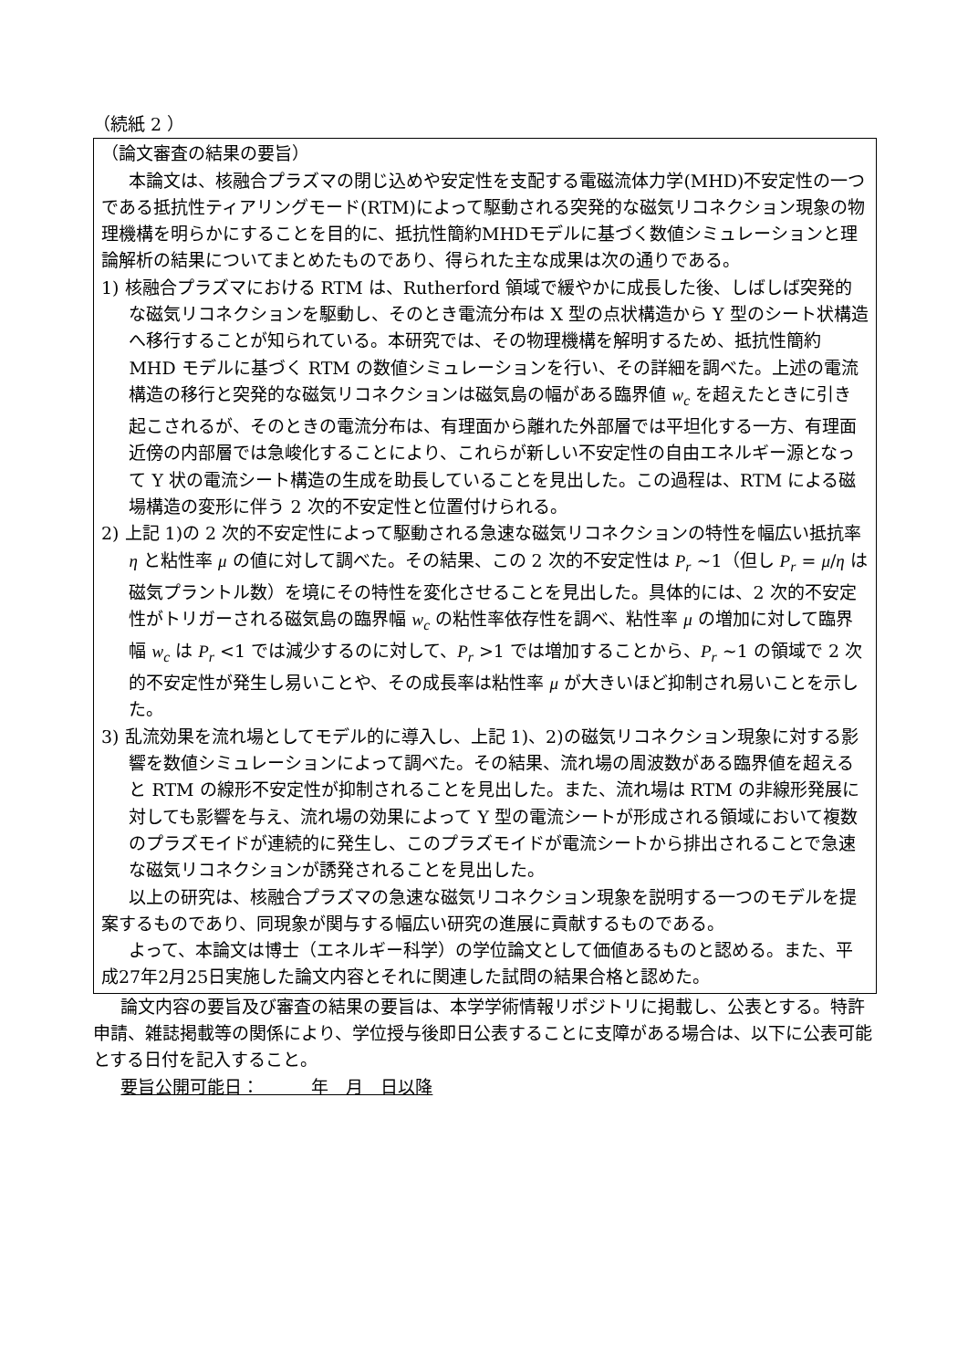（続紙 2 ）
（論文審査の結果の要旨）
本論文は、核融合プラズマの閉じ込めや安定性を支配する電磁流体力学(MHD)不安定性の一つである抵抗性ティアリングモード(RTM)によって駆動される突発的な磁気リコネクション現象の物理機構を明らかにすることを目的に、抵抗性簡約MHDモデルに基づく数値シミュレーションと理論解析の結果についてまとめたものであり、得られた主な成果は次の通りである。
1) 核融合プラズマにおける RTM は、Rutherford 領域で緩やかに成長した後、しばしば突発的な磁気リコネクションを駆動し、そのとき電流分布は X 型の点状構造から Y 型のシート状構造へ移行することが知られている。本研究では、その物理機構を解明するため、抵抗性簡約 MHD モデルに基づく RTM の数値シミュレーションを行い、その詳細を調べた。上述の電流構造の移行と突発的な磁気リコネクションは磁気島の幅がある臨界値 w<sub>c</sub> を超えたときに引き起こされるが、そのときの電流分布は、有理面から離れた外部層では平坦化する一方、有理面近傍の内部層では急峻化することにより、これらが新しい不安定性の自由エネルギー源となって Y 状の電流シート構造の生成を助長していることを見出した。この過程は、RTM による磁場構造の変形に伴う 2 次的不安定性と位置付けられる。
2) 上記 1)の 2 次的不安定性によって駆動される急速な磁気リコネクションの特性を幅広い抵抗率 η と粘性率 μ の値に対して調べた。その結果、この 2 次的不安定性は P<sub>r</sub> ~1（但し P<sub>r</sub> = μ/η は磁気プラントル数）を境にその特性を変化させることを見出した。具体的には、2 次的不安定性がトリガーされる磁気島の臨界幅 w<sub>c</sub> の粘性率依存性を調べ、粘性率 μ の増加に対して臨界幅 w<sub>c</sub> は P<sub>r</sub> <1 では減少するのに対して、P<sub>r</sub> >1 では増加することから、P<sub>r</sub> ~1 の領域で 2 次的不安定性が発生し易いことや、その成長率は粘性率 μ が大きいほど抑制され易いことを示した。
3) 乱流効果を流れ場としてモデル的に導入し、上記 1)、2)の磁気リコネクション現象に対する影響を数値シミュレーションによって調べた。その結果、流れ場の周波数がある臨界値を超えると RTM の線形不安定性が抑制されることを見出した。また、流れ場は RTM の非線形発展に対しても影響を与え、流れ場の効果によって Y 型の電流シートが形成される領域において複数のプラズモイドが連続的に発生し、このプラズモイドが電流シートから排出されることで急速な磁気リコネクションが誘発されることを見出した。
以上の研究は、核融合プラズマの急速な磁気リコネクション現象を説明する一つのモデルを提案するものであり、同現象が関与する幅広い研究の進展に貢献するものである。
よって、本論文は博士（エネルギー科学）の学位論文として価値あるものと認める。また、平成27年2月25日実施した論文内容とそれに関連した試問の結果合格と認めた。
論文内容の要旨及び審査の結果の要旨は、本学学術情報リポジトリに掲載し、公表とする。特許申請、雑誌掲載等の関係により、学位授与後即日公表することに支障がある場合は、以下に公表可能とする日付を記入すること。
要旨公開可能日：　　　年　月　日以降